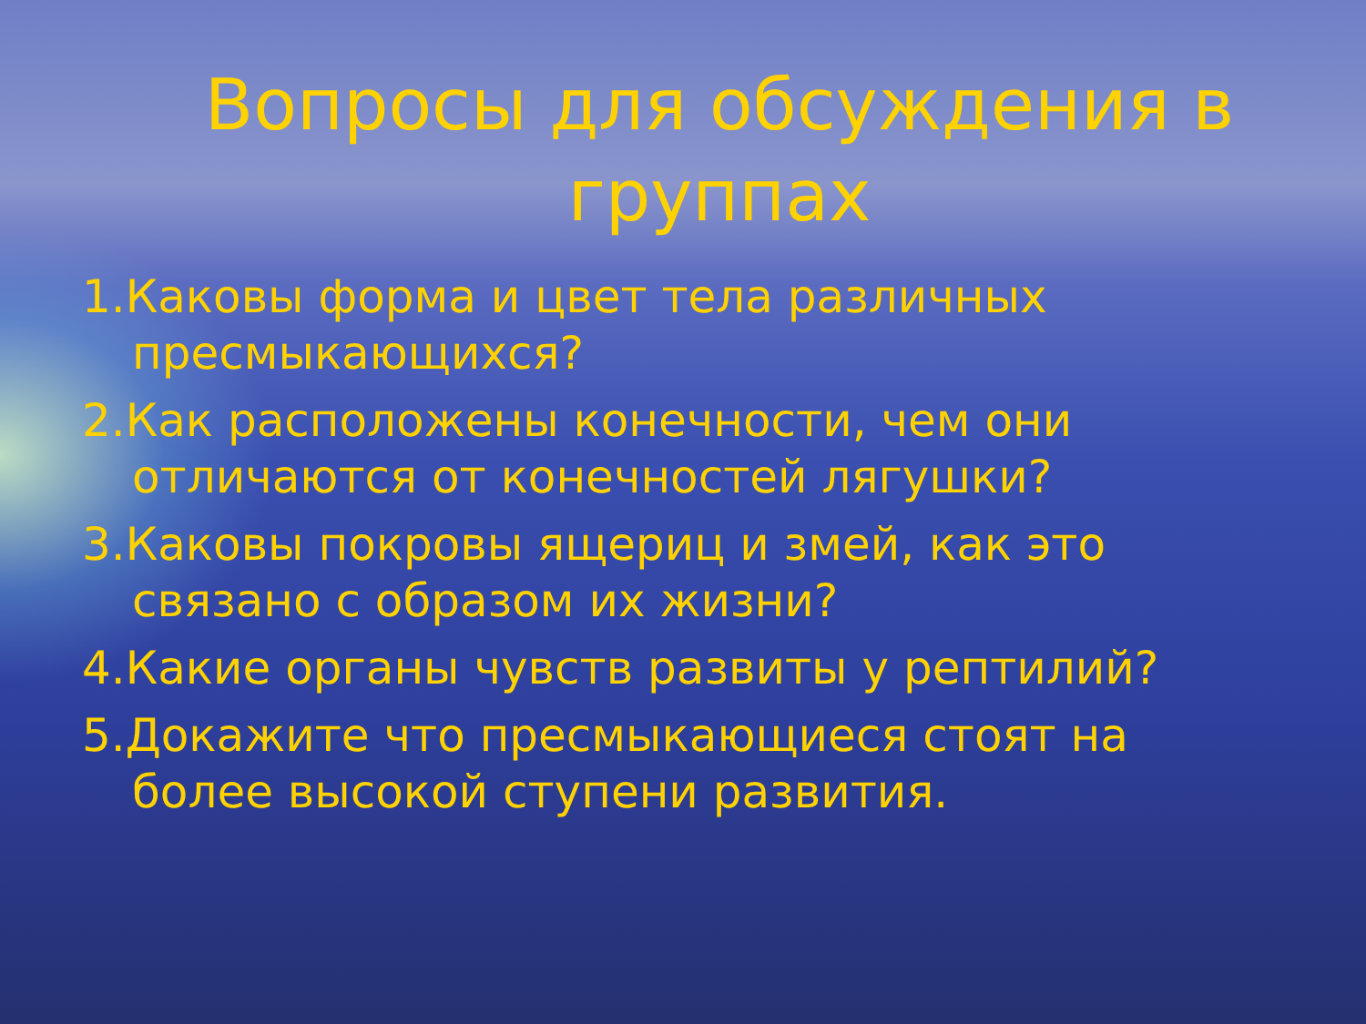Вопросы для обсуждения в группах
1.Каковы форма и цвет тела различных пресмыкающихся?
2.Как расположены конечности, чем они отличаются от конечностей лягушки?
3.Каковы покровы ящериц и змей, как это связано с образом их жизни?
4.Какие органы чувств развиты у рептилий?
5.Докажите что пресмыкающиеся стоят на более высокой ступени развития.